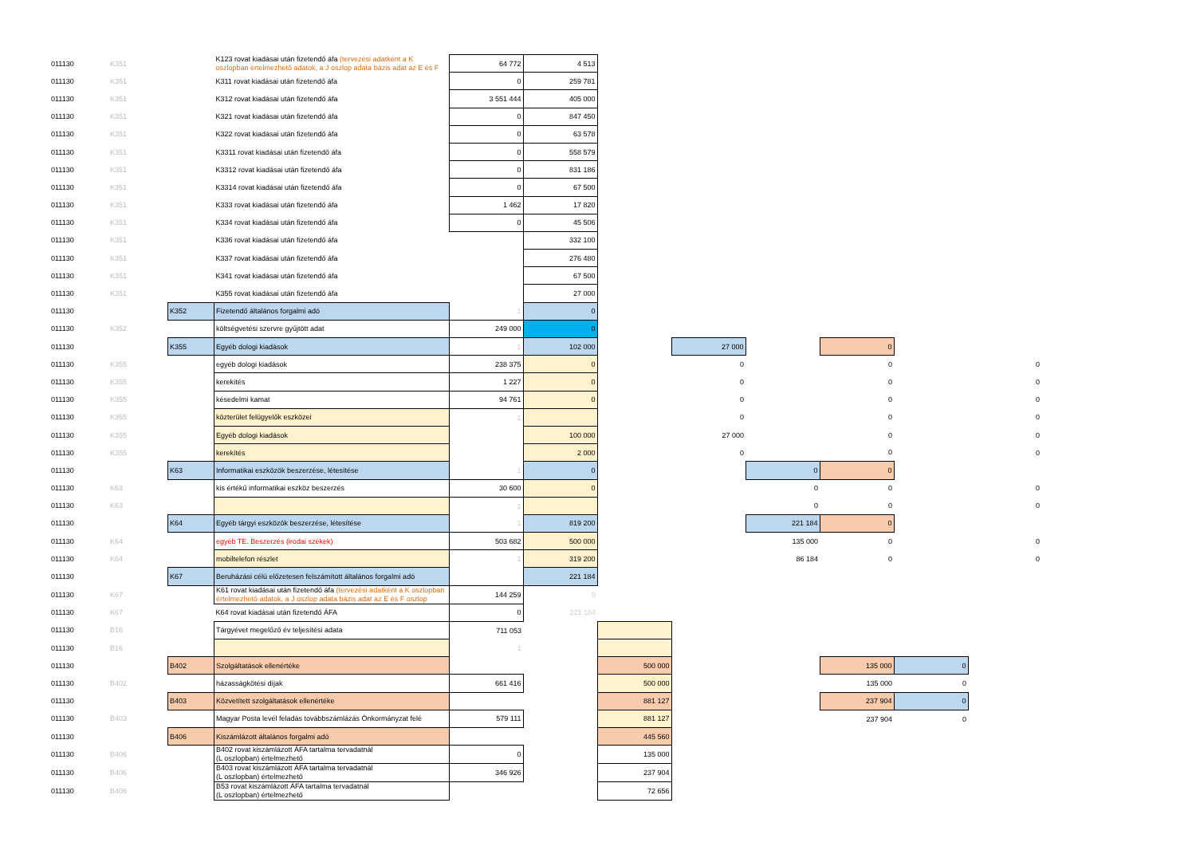| 011130 | K351 | | K123 rovat kiadásai után fizetendő áfa (tervezési adatként a K oszlopban értelmezhető adatok, a J oszlop adata bázis adat az E és F | 64 772 | 4 513 | | | | | | |
| 011130 | K351 | | K311 rovat kiadásai után fizetendő áfa | 0 | 259 781 | | | | | | |
| 011130 | K351 | | K312 rovat kiadásai után fizetendő áfa | 3 551 444 | 405 000 | | | | | | |
| 011130 | K351 | | K321 rovat kiadásai után fizetendő áfa | 0 | 847 450 | | | | | | |
| 011130 | K351 | | K322 rovat kiadásai után fizetendő áfa | 0 | 63 578 | | | | | | |
| 011130 | K351 | | K3311 rovat kiadásai után fizetendő áfa | 0 | 558 579 | | | | | | |
| 011130 | K351 | | K3312 rovat kiadásai után fizetendő áfa | 0 | 831 186 | | | | | | |
| 011130 | K351 | | K3314 rovat kiadásai után fizetendő áfa | 0 | 67 500 | | | | | | |
| 011130 | K351 | | K333 rovat kiadásai után fizetendő áfa | 1 462 | 17 820 | | | | | | |
| 011130 | K351 | | K334 rovat kiadásai után fizetendő áfa | 0 | 45 506 | | | | | | |
| 011130 | K351 | | K336 rovat kiadásai után fizetendő áfa | | 332 100 | | | | | | |
| 011130 | K351 | | K337 rovat kiadásai után fizetendő áfa | | 276 480 | | | | | | |
| 011130 | K351 | | K341 rovat kiadásai után fizetendő áfa | | 67 500 | | | | | | |
| 011130 | K351 | | K355 rovat kiadásai után fizetendő áfa | | 27 000 | | | | | | |
| 011130 | | K352 | Fizetendő általános forgalmi adó | 1 | 0 | | | | | | |
| 011130 | K352 | | költségvetési szervre gyűjtött adat | 249 000 | 0 | | | | | | |
| 011130 | | K355 | Egyéb dologi kiadások | 1 | 102 000 | | 27 000 | | 0 | | |
| 011130 | K355 | | egyéb dologi kiadások | 238 375 | 0 | | 0 | | 0 | | 0 |
| 011130 | K355 | | kerekítés | 1 227 | 0 | | 0 | | 0 | | 0 |
| 011130 | K355 | | késedelmi kamat | 94 761 | 0 | | 0 | | 0 | | 0 |
| 011130 | K355 | | közterület felügyelők eszközei | 1 | | | 0 | | 0 | | 0 |
| 011130 | K355 | | Egyéb dologi kiadások | | 100 000 | | 27 000 | | 0 | | 0 |
| 011130 | K355 | | kerekítés | | 2 000 | | 0 | | 0 | | 0 |
| 011130 | | K63 | Informatikai eszközök beszerzése, létesítése | 1 | 0 | | | 0 | 0 | | |
| 011130 | K63 | | kis értékű informatikai eszköz beszerzés | 30 600 | 0 | | | 0 | 0 | | 0 |
| 011130 | K63 | | | 1 | | | | 0 | 0 | | 0 |
| 011130 | | K64 | Egyéb tárgyi eszközök beszerzése, létesítése | 1 | 819 200 | | | 221 184 | 0 | | |
| 011130 | K64 | | egyéb TE. Beszerzés (irodai székek) | 503 682 | 500 000 | | | 135 000 | 0 | | 0 |
| 011130 | K64 | | mobiltelefon részlet | 1 | 319 200 | | | 86 184 | 0 | | 0 |
| 011130 | | K67 | Beruházási célú előzetesen felszámított általános forgalmi adó | | 221 184 | | | | | | |
| 011130 | K67 | | K61 rovat kiadásai után fizetendő áfa (tervezési adatként a K oszlopban értelmezhető adatok, a J oszlop adata bázis adat az E és F oszlop | 144 259 | 0 | | | | | | |
| 011130 | K67 | | K64 rovat kiadásai után fizetendő ÁFA | 0 | 221 184 | | | | | | |
| 011130 | B16 | | Tárgyévet megelőző év teljesítési adata | 711 053 | | | | | | | |
| 011130 | B16 | | | 1 | | | | | | | |
| 011130 | | B402 | Szolgáltatások ellenértéke | | | 500 000 | | | 135 000 | 0 | |
| 011130 | B402 | | házasságkötési díjak | 661 416 | | 500 000 | | | 135 000 | 0 | |
| 011130 | | B403 | Közvetített szolgáltatások ellenértéke | | | 881 127 | | | 237 904 | 0 | |
| 011130 | B403 | | Magyar Posta levél feladás továbbszámlázás Önkormányzat felé | 579 111 | | 881 127 | | | 237 904 | 0 | |
| 011130 | | B406 | Kiszámlázott általános forgalmi adó | | | 445 560 | | | | | |
| 011130 | B406 | | B402 rovat kiszámlázott ÁFA tartalma tervadatnál (L oszlopban) értelmezhető | 0 | | 135 000 | | | | | |
| 011130 | B406 | | B403 rovat kiszámlázott ÁFA tartalma tervadatnál (L oszlopban) értelmezhető | 346 926 | | 237 904 | | | | | |
| 011130 | B406 | | B53 rovat kiszámlázott ÁFA tartalma tervadatnál (L oszlopban) értelmezhető | | | 72 656 | | | | | |